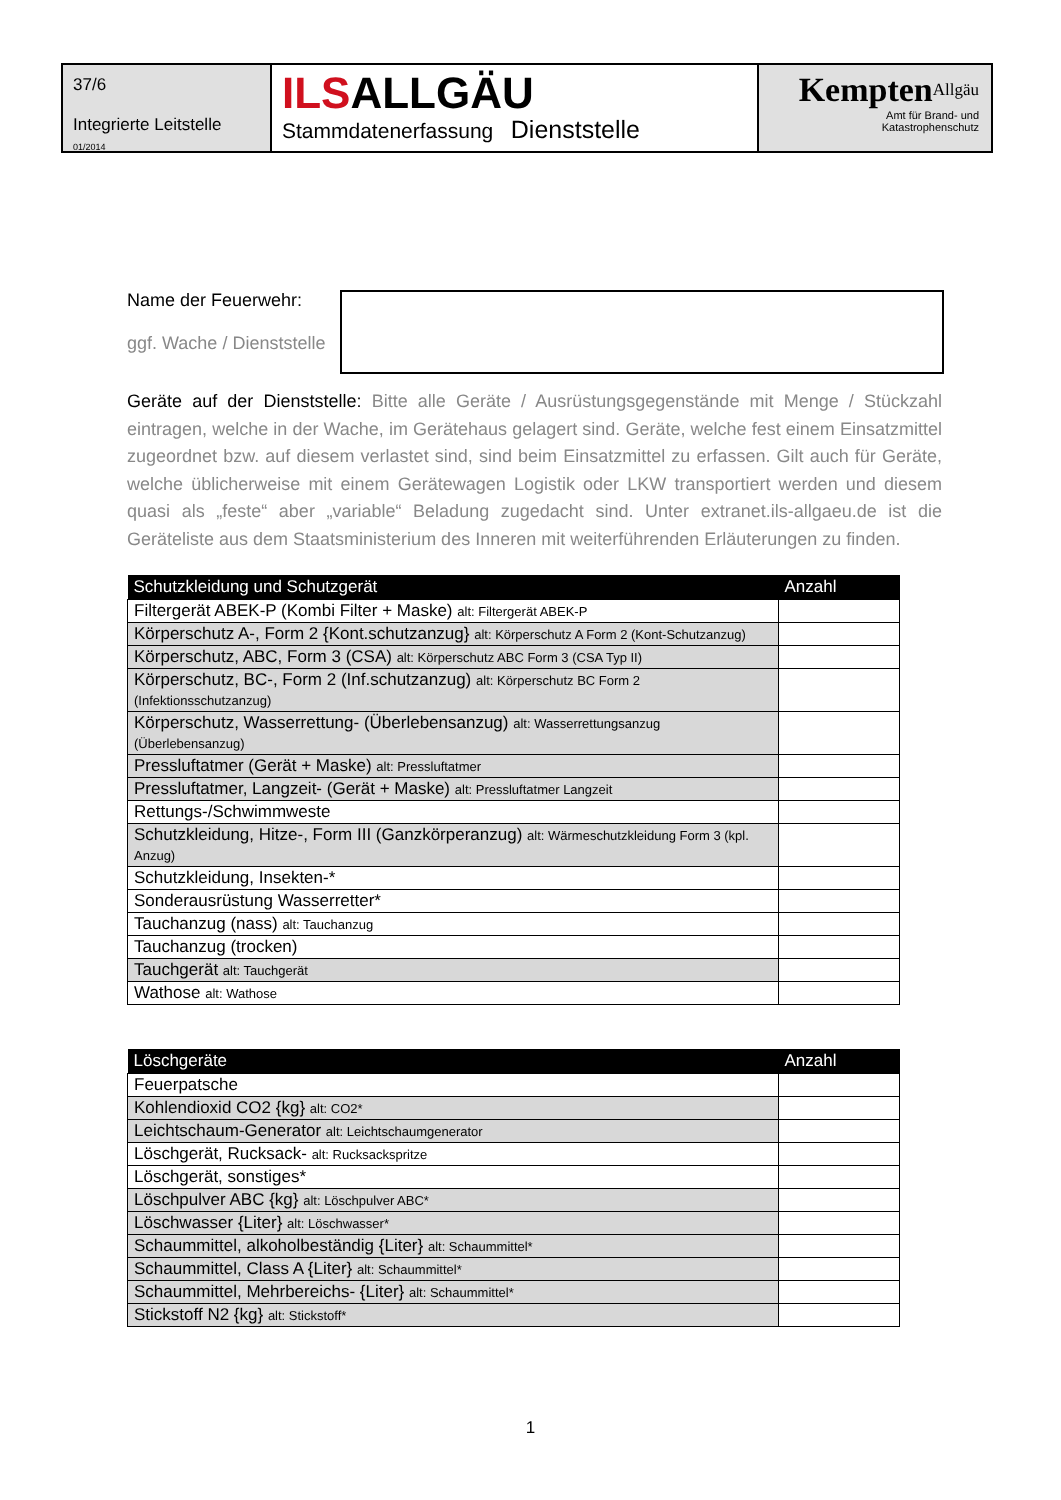37/6
Integrierte Leitstelle
01/2014
ILSALLGÄU
Stammdatenerfassung Dienststelle
Kempten<sup>Allgäu</sup>
Amt für Brand- und
Katastrophenschutz
Name der Feuerwehr:
ggf. Wache / Dienststelle
Geräte auf der Dienststelle: Bitte alle Geräte / Ausrüstungsgegenstände mit Menge / Stückzahl eintragen, welche in der Wache, im Gerätehaus gelagert sind. Geräte, welche fest einem Einsatzmittel zugeordnet bzw. auf diesem verlastet sind, sind beim Einsatzmittel zu erfassen. Gilt auch für Geräte, welche üblicherweise mit einem Gerätewagen Logistik oder LKW transportiert werden und diesem quasi als „feste“ aber „variable“ Beladung zugedacht sind. Unter extranet.ils-allgaeu.de ist die Geräteliste aus dem Staatsministerium des Inneren mit weiterführenden Erläuterungen zu finden.
| Schutzkleidung und Schutzgerät | Anzahl |
| --- | --- |
| Filtergerät ABEK-P (Kombi Filter + Maske) alt: Filtergerät ABEK-P | |
| Körperschutz A-, Form 2 {Kont.schutzanzug} alt: Körperschutz A Form 2 (Kont-Schutzanzug) | |
| Körperschutz, ABC, Form 3 (CSA) alt: Körperschutz ABC Form 3 (CSA Typ II) | |
| Körperschutz, BC-, Form 2 (Inf.schutzanzug) alt: Körperschutz BC Form 2 (Infektionsschutzanzug) | |
| Körperschutz, Wasserrettung- (Überlebensanzug) alt: Wasserrettungsanzug (Überlebensanzug) | |
| Pressluftatmer (Gerät + Maske) alt: Pressluftatmer | |
| Pressluftatmer, Langzeit- (Gerät + Maske) alt: Pressluftatmer Langzeit | |
| Rettungs-/Schwimmweste | |
| Schutzkleidung, Hitze-, Form III (Ganzkörperanzug) alt: Wärmeschutzkleidung Form 3 (kpl. Anzug) | |
| Schutzkleidung, Insekten-* | |
| Sonderausrüstung Wasserretter* | |
| Tauchanzug (nass) alt: Tauchanzug | |
| Tauchanzug (trocken) | |
| Tauchgerät alt: Tauchgerät | |
| Wathose alt: Wathose | |
| Löschgeräte | Anzahl |
| --- | --- |
| Feuerpatsche | |
| Kohlendioxid CO2 {kg} alt: CO2* | |
| Leichtschaum-Generator alt: Leichtschaumgenerator | |
| Löschgerät, Rucksack- alt: Rucksackspritze | |
| Löschgerät, sonstiges* | |
| Löschpulver ABC {kg} alt: Löschpulver ABC* | |
| Löschwasser {Liter} alt: Löschwasser* | |
| Schaummittel, alkoholbeständig {Liter} alt: Schaummittel* | |
| Schaummittel, Class A {Liter} alt: Schaummittel* | |
| Schaummittel, Mehrbereichs- {Liter} alt: Schaummittel* | |
| Stickstoff N2 {kg} alt: Stickstoff* | |
1